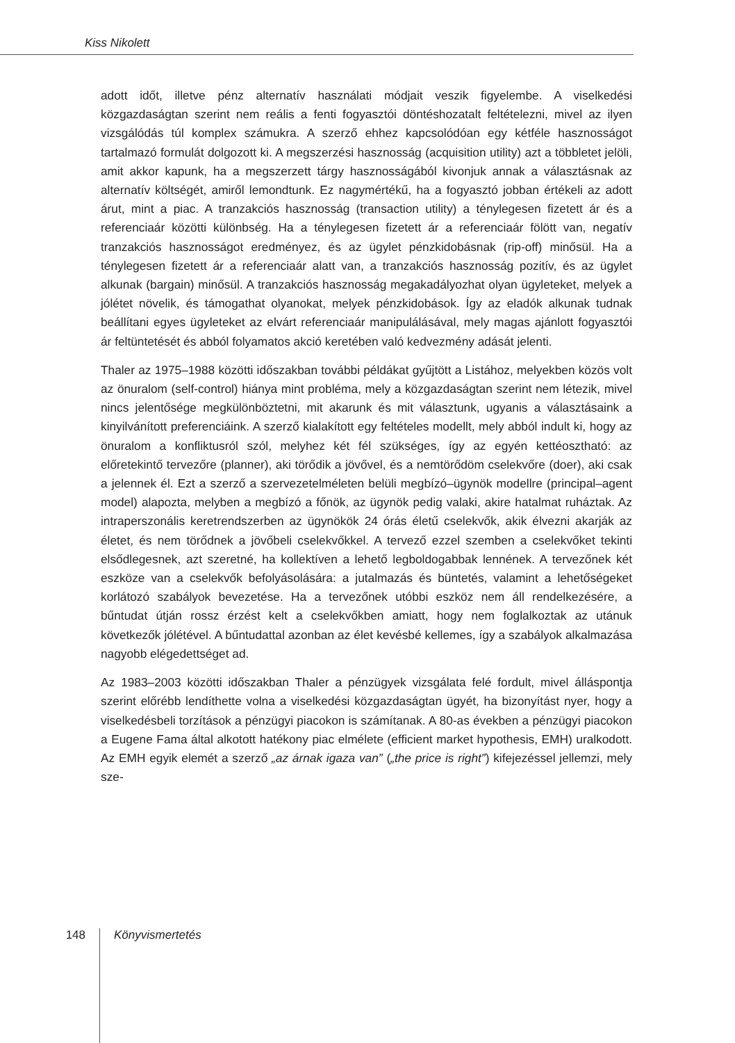Kiss Nikolett
adott időt, illetve pénz alternatív használati módjait veszik figyelembe. A viselkedési közgazdaságtan szerint nem reális a fenti fogyasztói döntéshozatalt feltételezni, mivel az ilyen vizsgálódás túl komplex számukra. A szerző ehhez kapcsolódóan egy kétféle hasznosságot tartalmazó formulát dolgozott ki. A megszerzési hasznosság (acquisition utility) azt a többletet jelöli, amit akkor kapunk, ha a megszerzett tárgy hasznosságából kivonjuk annak a választásnak az alternatív költségét, amiről lemondtunk. Ez nagymértékű, ha a fogyasztó jobban értékeli az adott árut, mint a piac. A tranzakciós hasznosság (transaction utility) a ténylegesen fizetett ár és a referenciaár közötti különbség. Ha a ténylegesen fizetett ár a referenciaár fölött van, negatív tranzakciós hasznosságot eredményez, és az ügylet pénzkidobásnak (rip-off) minősül. Ha a ténylegesen fizetett ár a referenciaár alatt van, a tranzakciós hasznosság pozitív, és az ügylet alkunak (bargain) minősül. A tranzakciós hasznosság megakadályozhat olyan ügyleteket, melyek a jólétet növelik, és támogathat olyanokat, melyek pénzkidobások. Így az eladók alkunak tudnak beállítani egyes ügyleteket az elvárt referenciaár manipulálásával, mely magas ajánlott fogyasztói ár feltüntetését és abból folyamatos akció keretében való kedvezmény adását jelenti.
Thaler az 1975–1988 közötti időszakban további példákat gyűjtött a Listához, melyekben közös volt az önuralom (self-control) hiánya mint probléma, mely a közgazdaságtan szerint nem létezik, mivel nincs jelentősége megkülönböztetni, mit akarunk és mit választunk, ugyanis a választásaink a kinyilvánított preferenciáink. A szerző kialakított egy feltételes modellt, mely abból indult ki, hogy az önuralom a konfliktusról szól, melyhez két fél szükséges, így az egyén kettéosztható: az előretekintő tervezőre (planner), aki törődik a jövővel, és a nemtörődöm cselekvőre (doer), aki csak a jelennek él. Ezt a szerző a szervezetelméleten belüli megbízó–ügynök modellre (principal–agent model) alapozta, melyben a megbízó a főnök, az ügynök pedig valaki, akire hatalmat ruháztak. Az intraperszonális keretrendszerben az ügynökök 24 órás életű cselekvők, akik élvezni akarják az életet, és nem törődnek a jövőbeli cselekvőkkel. A tervező ezzel szemben a cselekvőket tekinti elsődlegesnek, azt szeretné, ha kollektíven a lehető legboldogabbak lennének. A tervezőnek két eszköze van a cselekvők befolyásolására: a jutalmazás és büntetés, valamint a lehetőségeket korlátozó szabályok bevezetése. Ha a tervezőnek utóbbi eszköz nem áll rendelkezésére, a bűntudat útján rossz érzést kelt a cselekvőkben amiatt, hogy nem foglalkoztak az utánuk következők jólétével. A bűntudattal azonban az élet kevésbé kellemes, így a szabályok alkalmazása nagyobb elégedettséget ad.
Az 1983–2003 közötti időszakban Thaler a pénzügyek vizsgálata felé fordult, mivel álláspontja szerint előrébb lendíthette volna a viselkedési közgazdaságtan ügyét, ha bizonyítást nyer, hogy a viselkedésbeli torzítások a pénzügyi piacokon is számítanak. A 80-as években a pénzügyi piacokon a Eugene Fama által alkotott hatékony piac elmélete (efficient market hypothesis, EMH) uralkodott. Az EMH egyik elemét a szerző „az árnak igaza van” („the price is right”) kifejezéssel jellemzi, mely sze-
148
Könyvismertetés